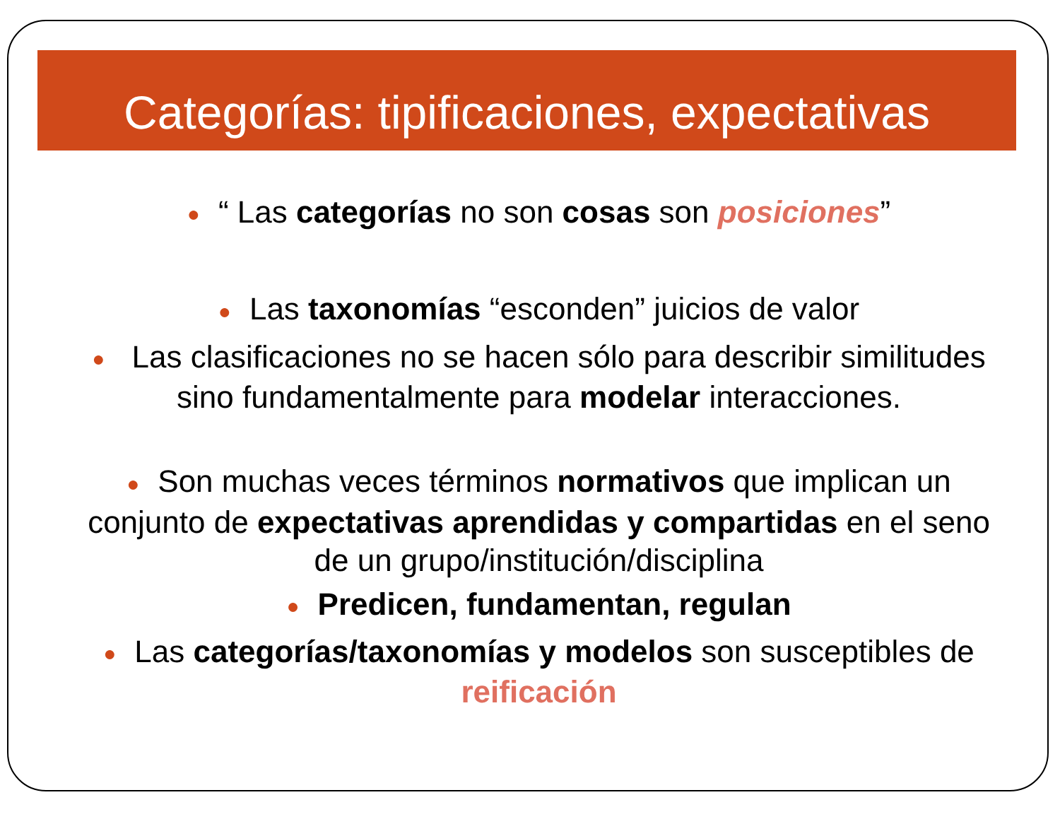Categorías: tipificaciones, expectativas
● “ Las categorías no son cosas son posiciones”
● Las taxonomías “esconden” juicios de valor
● Las clasificaciones no se hacen sólo para describir similitudes sino fundamentalmente para modelar interacciones.
● Son muchas veces términos normativos que implican un conjunto de expectativas aprendidas y compartidas en el seno de un grupo/institución/disciplina
● Predicen, fundamentan, regulan
● Las categorías/taxonomías y modelos son susceptibles de reificación